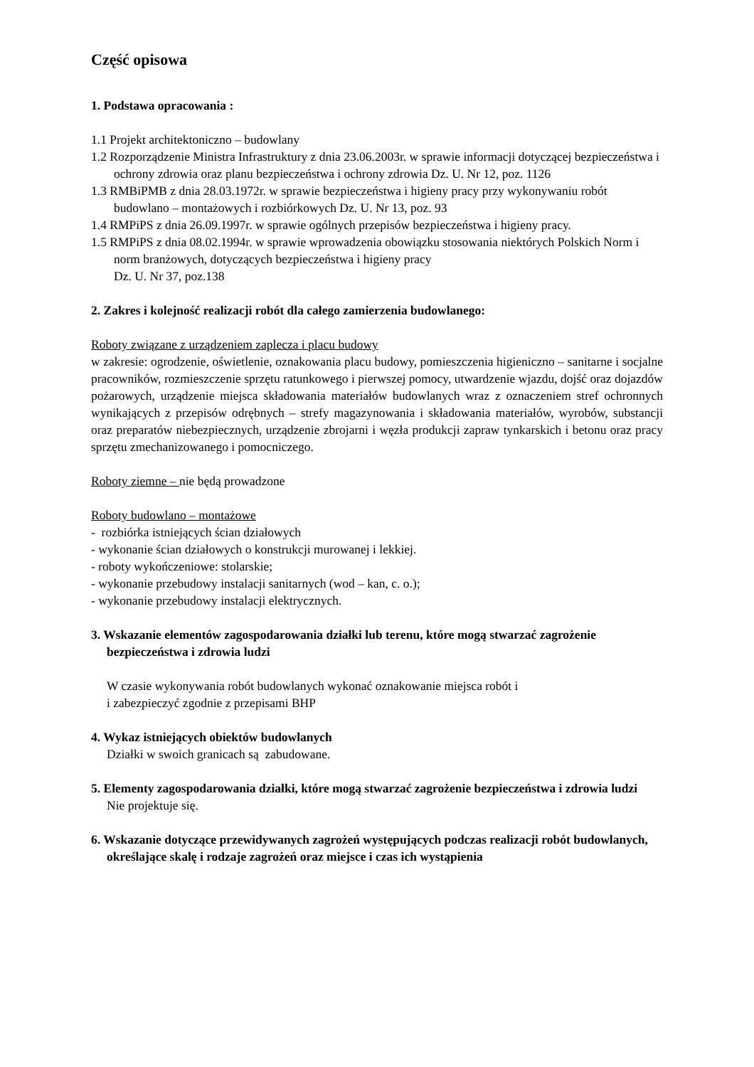Część opisowa
1. Podstawa opracowania :
1.1 Projekt architektoniczno – budowlany
1.2 Rozporządzenie Ministra Infrastruktury z dnia 23.06.2003r. w sprawie informacji dotyczącej bezpieczeństwa i ochrony zdrowia oraz planu bezpieczeństwa i ochrony zdrowia Dz. U. Nr 12, poz. 1126
1.3 RMBiPMB z dnia 28.03.1972r. w sprawie bezpieczeństwa i higieny pracy przy wykonywaniu robót budowlano – montażowych i rozbiórkowych Dz. U. Nr 13, poz. 93
1.4 RMPiPS z dnia 26.09.1997r. w sprawie ogólnych przepisów bezpieczeństwa i higieny pracy.
1.5 RMPiPS z dnia 08.02.1994r. w sprawie wprowadzenia obowiązku stosowania niektórych Polskich Norm i norm branżowych, dotyczących bezpieczeństwa i higieny pracy
Dz. U. Nr 37, poz.138
2. Zakres i kolejność realizacji robót dla całego zamierzenia budowlanego:
Roboty związane z urządzeniem zaplecza i placu budowy
w zakresie: ogrodzenie, oświetlenie, oznakowania placu budowy, pomieszczenia higieniczno – sanitarne i socjalne pracowników, rozmieszczenie sprzętu ratunkowego i pierwszej pomocy, utwardzenie wjazdu, dojść oraz dojazdów pożarowych, urządzenie miejsca składowania materiałów budowlanych wraz z oznaczeniem stref ochronnych wynikających z przepisów odrębnych – strefy magazynowania i składowania materiałów, wyrobów, substancji oraz preparatów niebezpiecznych, urządzenie zbrojarni i węzła produkcji zapraw tynkarskich i betonu oraz pracy sprzętu zmechanizowanego i pomocniczego.
Roboty ziemne – nie będą prowadzone
Roboty budowlano – montażowe
- rozbiórka istniejących ścian działowych
- wykonanie ścian działowych o konstrukcji murowanej i lekkiej.
- roboty wykończeniowe: stolarskie;
- wykonanie przebudowy instalacji sanitarnych (wod – kan, c. o.);
- wykonanie przebudowy instalacji elektrycznych.
3. Wskazanie elementów zagospodarowania działki lub terenu, które mogą stwarzać zagrożenie bezpieczeństwa i zdrowia ludzi
W czasie wykonywania robót budowlanych wykonać oznakowanie miejsca robót i
i zabezpieczyć zgodnie z przepisami BHP
4. Wykaz istniejących obiektów budowlanych
Działki w swoich granicach są zabudowane.
5. Elementy zagospodarowania działki, które mogą stwarzać zagrożenie bezpieczeństwa i zdrowia ludzi
Nie projektuje się.
6. Wskazanie dotyczące przewidywanych zagrożeń występujących podczas realizacji robót budowlanych, określające skalę i rodzaje zagrożeń oraz miejsce i czas ich wystąpienia